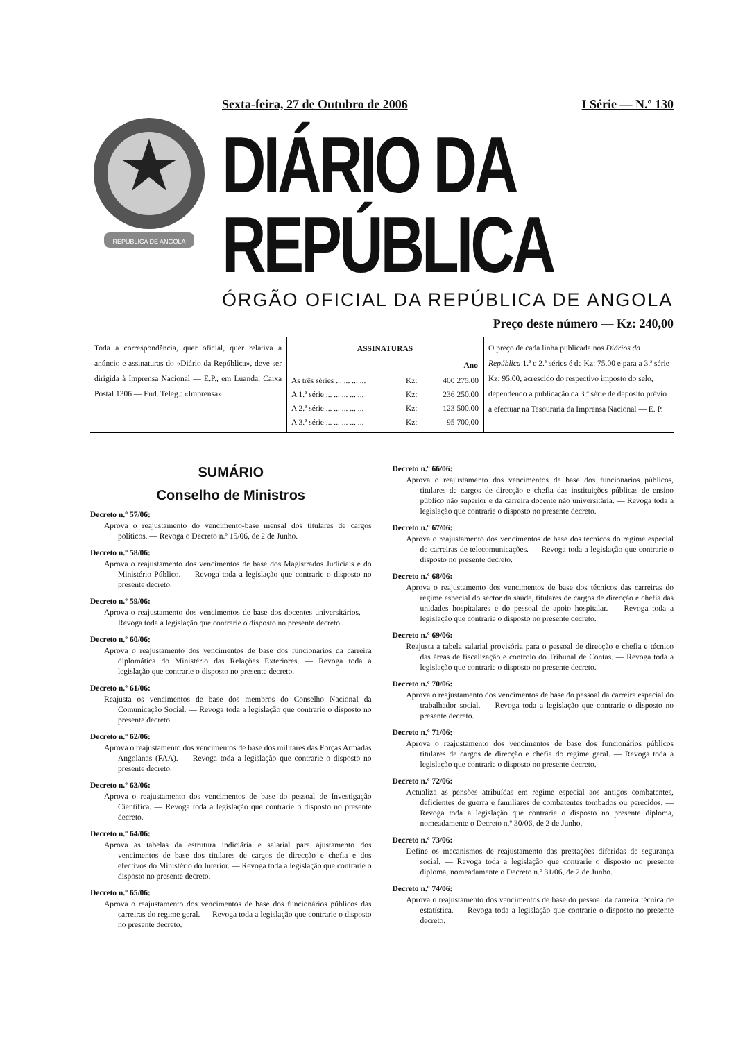REPÚBLICA DE ANGOLA
Sexta-feira, 27 de Outubro de 2006 I Série — N.º 130
DIÁRIO DA REPÚBLICA
ÓRGÃO OFICIAL DA REPÚBLICA DE ANGOLA
Preço deste número — Kz: 240,00
Toda a correspondência, quer oficial, quer relativa a anúncio e assinaturas do «Diário da República», deve ser dirigida à Imprensa Nacional — E.P., em Luanda, Caixa Postal 1306 — End. Teleg.: «Imprensa»
| ASSINATURAS | | |
| --- | --- | --- |
| | | Ano |
| As três séries ... ... ... ... | Kz: | 400 275,00 |
| A 1.ª série ... ... ... ... ... | Kz: | 236 250,00 |
| A 2.ª série ... ... ... ... ... | Kz: | 123 500,00 |
| A 3.ª série ... ... ... ... ... | Kz: | 95 700,00 |
O preço de cada linha publicada nos Diários da República 1.ª e 2.ª séries é de Kz: 75,00 e para a 3.ª série Kz: 95,00, acrescido do respectivo imposto do selo, dependendo a publicação da 3.ª série de depósito prévio a efectuar na Tesouraria da Imprensa Nacional — E. P.
SUMÁRIO
Conselho de Ministros
Decreto n.º 57/06:
Aprova o reajustamento do vencimento-base mensal dos titulares de cargos políticos. — Revoga o Decreto n.º 15/06, de 2 de Junho.
Decreto n.º 58/06:
Aprova o reajustamento dos vencimentos de base dos Magistrados Judiciais e do Ministério Público. — Revoga toda a legislação que contrarie o disposto no presente decreto.
Decreto n.º 59/06:
Aprova o reajustamento dos vencimentos de base dos docentes universitários. — Revoga toda a legislação que contrarie o disposto no presente decreto.
Decreto n.º 60/06:
Aprova o reajustamento dos vencimentos de base dos funcionários da carreira diplomática do Ministério das Relações Exteriores. — Revoga toda a legislação que contrarie o disposto no presente decreto.
Decreto n.º 61/06:
Reajusta os vencimentos de base dos membros do Conselho Nacional da Comunicação Social. — Revoga toda a legislação que contrarie o disposto no presente decreto.
Decreto n.º 62/06:
Aprova o reajustamento dos vencimentos de base dos militares das Forças Armadas Angolanas (FAA). — Revoga toda a legislação que contrarie o disposto no presente decreto.
Decreto n.º 63/06:
Aprova o reajustamento dos vencimentos de base do pessoal de Investigação Científica. — Revoga toda a legislação que contrarie o disposto no presente decreto.
Decreto n.º 64/06:
Aprova as tabelas da estrutura indiciária e salarial para ajustamento dos vencimentos de base dos titulares de cargos de direcção e chefia e dos efectivos do Ministério do Interior. — Revoga toda a legislação que contrarie o disposto no presente decreto.
Decreto n.º 65/06:
Aprova o reajustamento dos vencimentos de base dos funcionários públicos das carreiras do regime geral. — Revoga toda a legislação que contrarie o disposto no presente decreto.
Decreto n.º 66/06:
Aprova o reajustamento dos vencimentos de base dos funcionários públicos, titulares de cargos de direcção e chefia das instituições públicas de ensino público não superior e da carreira docente não universitária. — Revoga toda a legislação que contrarie o disposto no presente decreto.
Decreto n.º 67/06:
Aprova o reajustamento dos vencimentos de base dos técnicos do regime especial de carreiras de telecomunicações. — Revoga toda a legislação que contrarie o disposto no presente decreto.
Decreto n.º 68/06:
Aprova o reajustamento dos vencimentos de base dos técnicos das carreiras do regime especial do sector da saúde, titulares de cargos de direcção e chefia das unidades hospitalares e do pessoal de apoio hospitalar. — Revoga toda a legislação que contrarie o disposto no presente decreto.
Decreto n.º 69/06:
Reajusta a tabela salarial provisória para o pessoal de direcção e chefia e técnico das áreas de fiscalização e controlo do Tribunal de Contas. — Revoga toda a legislação que contrarie o disposto no presente decreto.
Decreto n.º 70/06:
Aprova o reajustamento dos vencimentos de base do pessoal da carreira especial do trabalhador social. — Revoga toda a legislação que contrarie o disposto no presente decreto.
Decreto n.º 71/06:
Aprova o reajustamento dos vencimentos de base dos funcionários públicos titulares de cargos de direcção e chefia do regime geral. — Revoga toda a legislação que contrarie o disposto no presente decreto.
Decreto n.º 72/06:
Actualiza as pensões atribuídas em regime especial aos antigos combatentes, deficientes de guerra e familiares de combatentes tombados ou perecidos. — Revoga toda a legislação que contrarie o disposto no presente diploma, nomeadamente o Decreto n.º 30/06, de 2 de Junho.
Decreto n.º 73/06:
Define os mecanismos de reajustamento das prestações diferidas de segurança social. — Revoga toda a legislação que contrarie o disposto no presente diploma, nomeadamente o Decreto n.º 31/06, de 2 de Junho.
Decreto n.º 74/06:
Aprova o reajustamento dos vencimentos de base do pessoal da carreira técnica de estatística. — Revoga toda a legislação que contrarie o disposto no presente decreto.